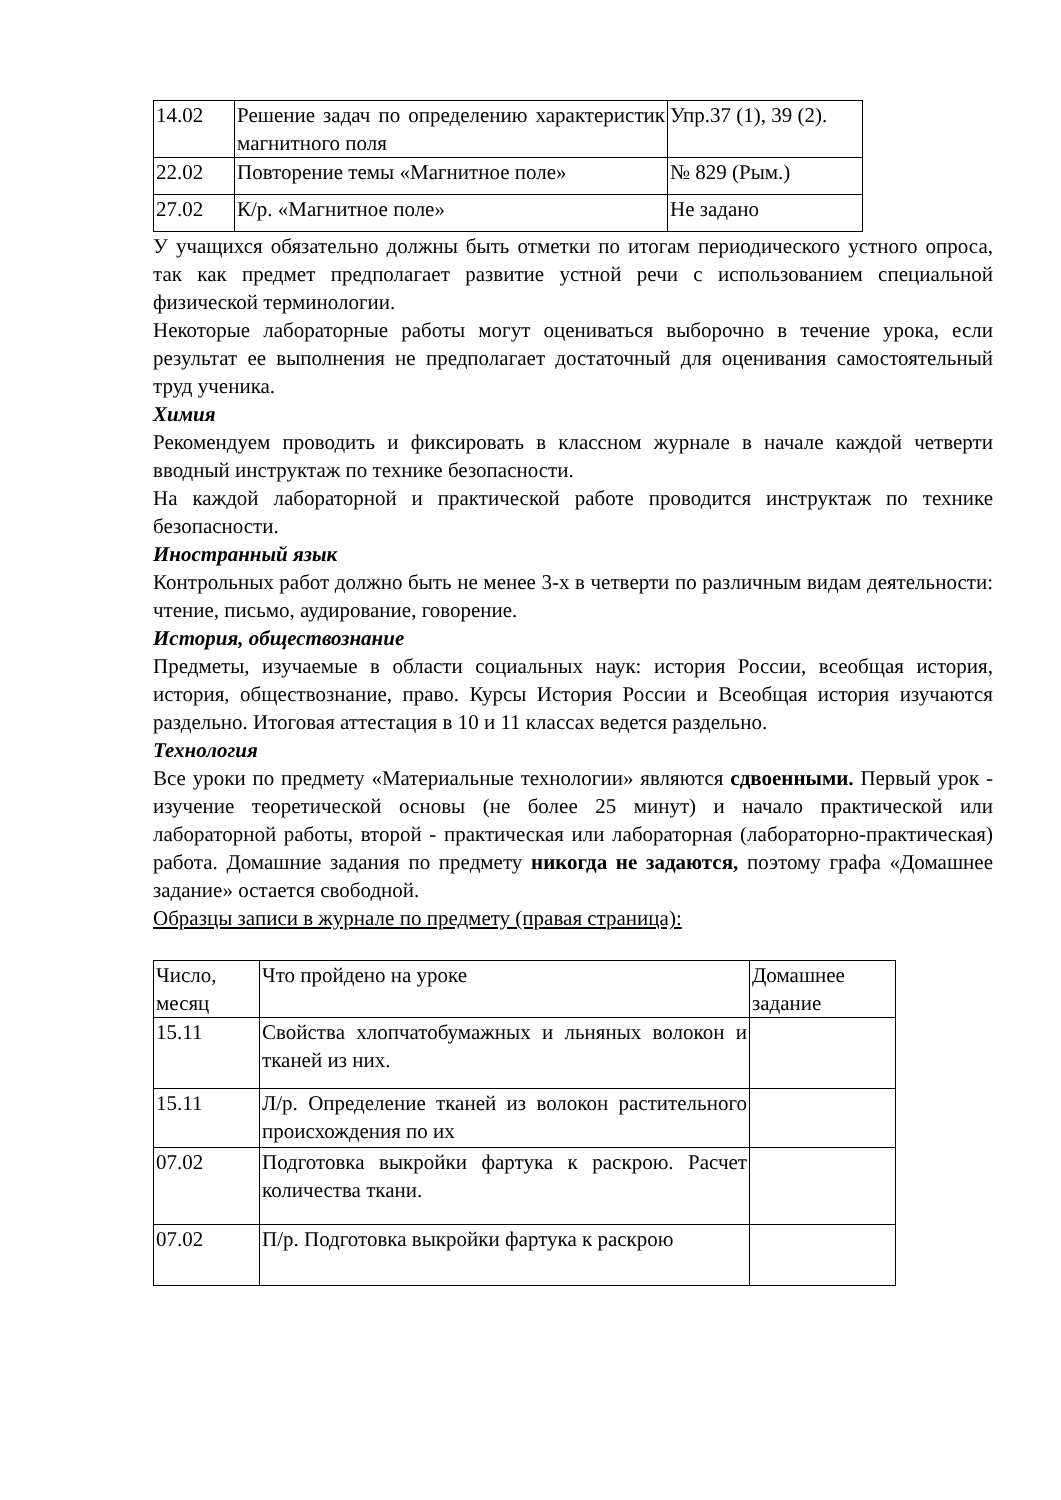| 14.02 | Решение задач по определению характеристик магнитного поля | Упр.37 (1), 39 (2). |
| 22.02 | Повторение темы «Магнитное поле» | № 829 (Рым.) |
| 27.02 | К/р. «Магнитное поле» | Не задано |
У учащихся обязательно должны быть отметки по итогам периодического устного опроса, так как предмет предполагает развитие устной речи с использованием специальной физической терминологии.
Некоторые лабораторные работы могут оцениваться выборочно в течение урока, если результат ее выполнения не предполагает достаточный для оценивания самостоятельный труд ученика.
Химия
Рекомендуем проводить и фиксировать в классном журнале в начале каждой четверти вводный инструктаж по технике безопасности.
На каждой лабораторной и практической работе проводится инструктаж по технике безопасности.
Иностранный язык
Контрольных работ должно быть не менее 3-х в четверти по различным видам деятельности: чтение, письмо, аудирование, говорение.
История, обществознание
Предметы, изучаемые в области социальных наук: история России, всеобщая история, история, обществознание, право. Курсы История России и Всеобщая история изучаются раздельно. Итоговая аттестация в 10 и 11 классах ведется раздельно.
Технология
Все уроки по предмету «Материальные технологии» являются сдвоенными. Первый урок - изучение теоретической основы (не более 25 минут) и начало практической или лабораторной работы, второй - практическая или лабораторная (лабораторно-практическая) работа. Домашние задания по предмету никогда не задаются, поэтому графа «Домашнее задание» остается свободной.
Образцы записи в журнале по предмету (правая страница):
| Число, месяц | Что пройдено на уроке | Домашнее задание |
| 15.11 | Свойства хлопчатобумажных и льняных волокон и тканей из них. | |
| 15.11 | Л/р. Определение тканей из волокон растительного происхождения по их | |
| 07.02 | Подготовка выкройки фартука к раскрою. Расчет количества ткани. | |
| 07.02 | П/р. Подготовка выкройки фартука к раскрою | |